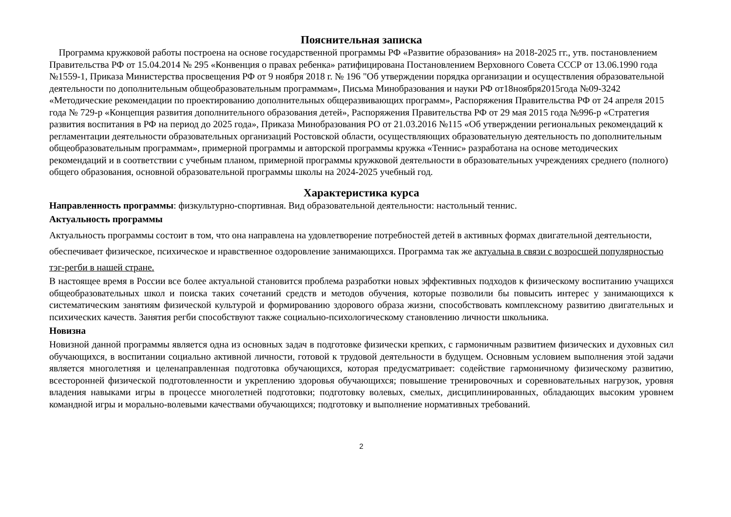Пояснительная записка
Программа кружковой работы построена на основе государственной программы РФ «Развитие образования» на 2018-2025 гг., утв. постановлением Правительства РФ от 15.04.2014 № 295 «Конвенция о правах ребенка» ратифицирована Постановлением Верховного Совета СССР от 13.06.1990 года №1559-1, Приказа Министерства просвещения РФ от 9 ноября 2018 г. № 196 "Об утверждении порядка организации и осуществления образовательной деятельности по дополнительным общеобразовательным программам», Письма Минобразования и науки РФ от18ноября2015года №09-3242 «Методические рекомендации по проектированию дополнительных общеразвивающих программ», Распоряжения Правительства РФ от 24 апреля 2015 года № 729-р «Концепция развития дополнительного образования детей», Распоряжения Правительства РФ от 29 мая 2015 года №996-р «Стратегия развития воспитания в РФ на период до 2025 года», Приказа Минобразования РО от 21.03.2016 №115 «Об утверждении региональных рекомендаций к регламентации деятельности образовательных организаций Ростовской области, осуществляющих образовательную деятельность по дополнительным общеобразовательным программам», примерной программы и авторской программы кружка «Теннис» разработана на основе методических рекомендаций и в соответствии с учебным планом, примерной программы кружковой деятельности в образовательных учреждениях среднего (полного) общего образования, основной образовательной программы школы на 2024-2025 учебный год.
Характеристика курса
Направленность программы: физкультурно-спортивная. Вид образовательной деятельности: настольный теннис.
Актуальность программы
Актуальность программы состоит в том, что она направлена на удовлетворение потребностей детей в активных формах двигательной деятельности, обеспечивает физическое, психическое и нравственное оздоровление занимающихся. Программа так же актуальна в связи с возросшей популярностью тэг-регби в нашей стране.
В настоящее время в России все более актуальной становится проблема разработки новых эффективных подходов к физическому воспитанию учащихся общеобразовательных школ и поиска таких сочетаний средств и методов обучения, которые позволили бы повысить интерес у занимающихся к систематическим занятиям физической культурой и формированию здорового образа жизни, способствовать комплексному развитию двигательных и психических качеств. Занятия регби способствуют также социально-психологическому становлению личности школьника.
Новизна
Новизной данной программы является одна из основных задач в подготовке физически крепких, с гармоничным развитием физических и духовных сил обучающихся, в воспитании социально активной личности, готовой к трудовой деятельности в будущем. Основным условием выполнения этой задачи является многолетняя и целенаправленная подготовка обучающихся, которая предусматривает: содействие гармоничному физическому развитию, всесторонней физической подготовленности и укреплению здоровья обучающихся; повышение тренировочных и соревновательных нагрузок, уровня владения навыками игры в процессе многолетней подготовки; подготовку волевых, смелых, дисциплинированных, обладающих высоким уровнем командной игры и морально-волевыми качествами обучающихся; подготовку и выполнение нормативных требований.
2